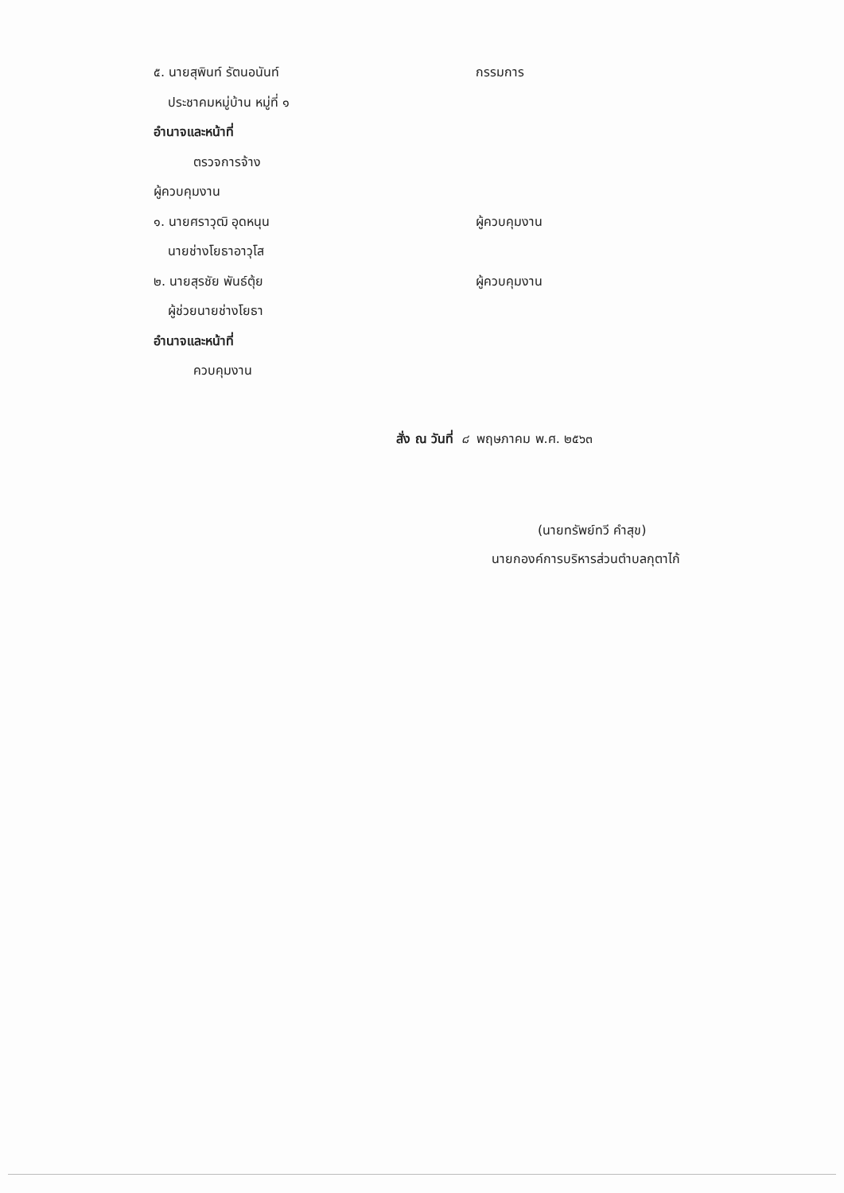๕. นายสุพินท์ รัตนอนันท์ กรรมการ
ประชาคมหมู่บ้าน หมู่ที่ ๑
อำนาจและหน้าที่
ตรวจการจ้าง
ผู้ควบคุมงาน
๑. นายศราวุฒิ อุดหนุน ผู้ควบคุมงาน
นายช่างโยธาอาวุโส
๒. นายสุรชัย พันธ์ตุ้ย ผู้ควบคุมงาน
ผู้ช่วยนายช่างโยธา
อำนาจและหน้าที่
ควบคุมงาน
สั่ง ณ วันที่ ๘ พฤษภาคม พ.ศ. ๒๕๖๓
(นายทรัพย์ทวี คำสุข)
นายกองค์การบริหารส่วนตำบลกุตาไก้